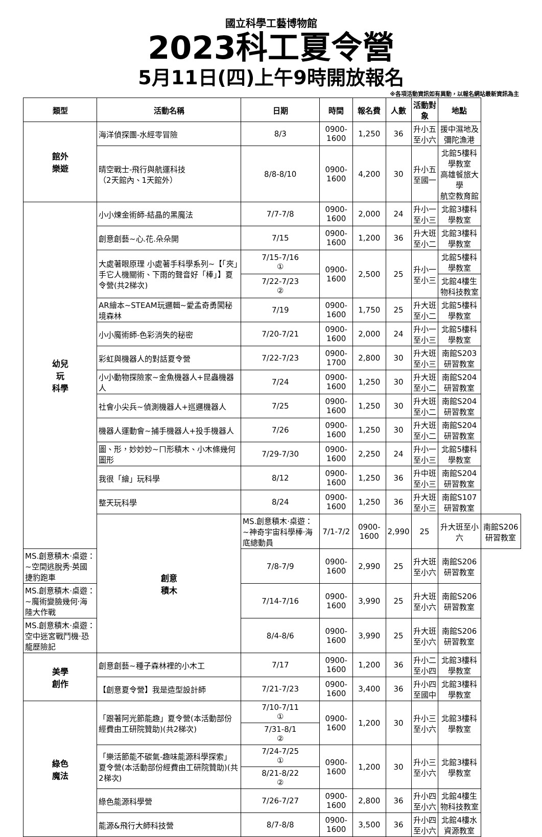國立科學工藝博物館
2023科工夏令營
5月11日(四)上午9時開放報名
※各項活動資訊如有異動，以報名網站最新資訊為主
| 類型 | 活動名稱 | 日期 | 時間 | 報名費 | 人數 | 活動對象 | 地點 | |
| --- | --- | --- | --- | --- | --- | --- | --- | --- |
| 館外 樂遊 | 海洋偵探團-水經零冒險 | 8/3 | 0900-1600 | 1,250 | 36 | 升小五至小六 | 援中濕地及彌陀漁港 | |
| | 晴空戰士-飛行與航運科技 （2天館內、1天館外） | 8/8-8/10 | 0900-1600 | 4,200 | 30 | 升小五至國一 | 北館5樓科學教室 高雄餐旅大學 航空教育館 | |
| 幼兒 玩 科學 | 小小煉金術師-結晶的黑魔法 | 7/7-7/8 | 0900-1600 | 2,000 | 24 | 升小一至小三 | 北館3樓科學教室 | |
| | 創意創藝~心.花.朵朵開 | 7/15 | 0900-1600 | 1,200 | 36 | 升大班至小二 | 北館3樓科學教室 | |
| | 大處著眼原理 小處著手科學系列~【「夾」手它人機關術、下雨的聲音好「棒」】夏令營(共2梯次) | 7/15-7/16 ① | 0900-1600 | 2,500 | 25 | 升小一至小三 | 北館5樓科學教室 | |
| | | 7/22-7/23 ② | | | | | 北館4樓生物科技教室 | |
| | AR繪本~STEAM玩邏輯~愛孟奇勇闖秘境森林 | 7/19 | 0900-1600 | 1,750 | 25 | 升大班至小二 | 北館5樓科學教室 | |
| | 小小魔術師-色彩消失的秘密 | 7/20-7/21 | 0900-1600 | 2,000 | 24 | 升小一至小三 | 北館5樓科學教室 | |
| | 彩虹與機器人的對話夏令營 | 7/22-7/23 | 0900-1700 | 2,800 | 30 | 升大班至小三 | 南館S203研習教室 | |
| | 小小動物探險家~金魚機器人+昆蟲機器人 | 7/24 | 0900-1600 | 1,250 | 30 | 升大班至小二 | 南館S204研習教室 | |
| | 社會小尖兵~偵測機器人+巡邏機器人 | 7/25 | 0900-1600 | 1,250 | 30 | 升大班至小二 | 南館S204研習教室 | |
| | 機器人運動會~捕手機器人+投手機器人 | 7/26 | 0900-1600 | 1,250 | 30 | 升大班至小二 | 南館S204研習教室 | |
| | 圖、形，妙妙妙~ㄇ形積木、小木條幾何圖形 | 7/29-7/30 | 0900-1600 | 2,250 | 24 | 升小一至小三 | 北館5樓科學教室 | |
| | 我很「繪」玩科學 | 8/12 | 0900-1600 | 1,250 | 36 | 升中班至小三 | 南館S204研習教室 | |
| | 整天玩科學 | 8/24 | 0900-1600 | 1,250 | 36 | 升大班至小三 | 南館S107研習教室 | |
| | 創意 積木 | MS.創意積木·桌遊：~神奇宇宙科學棒·海底總動員 | 7/1-7/2 | 0900-1600 | 2,990 | 25 | 升大班至小六 | 南館S206研習教室 |
| MS.創意積木·桌遊：~空間逃脫秀·英國捷豹跑車 | | 7/8-7/9 | 0900-1600 | 2,990 | 25 | 升大班至小六 | 南館S206研習教室 | |
| MS.創意積木·桌遊：~魔術變臉幾何·海陸大作戰 | | 7/14-7/16 | 0900-1600 | 3,990 | 25 | 升大班至小六 | 南館S206研習教室 | |
| MS.創意積木·桌遊：空中迷宮戰鬥機·恐龍歷險記 | | 8/4-8/6 | 0900-1600 | 3,990 | 25 | 升大班至小六 | 南館S206研習教室 | |
| 美學 創作 | 創意創藝~種子森林裡的小木工 | 7/17 | 0900-1600 | 1,200 | 36 | 升小二至小四 | 北館3樓科學教室 | |
| | 【創意夏令營】我是造型設計師 | 7/21-7/23 | 0900-1600 | 3,400 | 36 | 升小四至國中 | 北館3樓科學教室 | |
| 綠色 魔法 | 「跟著阿光節能趣」夏令營(本活動部份經費由工研院贊助)(共2梯次) | 7/10-7/11 ① | 0900-1600 | 1,200 | 30 | 升小三至小六 | 北館3樓科學教室 | |
| | | 7/31-8/1 ② | | | | | | |
| | 「樂活節能不碳氣-趣味能源科學探索」夏令營(本活動部份經費由工研院贊助)(共2梯次) | 7/24-7/25 ① | 0900-1600 | 1,200 | 30 | 升小三至小六 | 北館3樓科學教室 | |
| | | 8/21-8/22 ② | | | | | | |
| | 綠色能源科學營 | 7/26-7/27 | 0900-1600 | 2,800 | 36 | 升小四至小六 | 北館4樓生物科技教室 | |
| | 能源&飛行大師科技營 | 8/7-8/8 | 0900-1600 | 3,500 | 36 | 升小四至小六 | 北館4樓水資源教室 | |